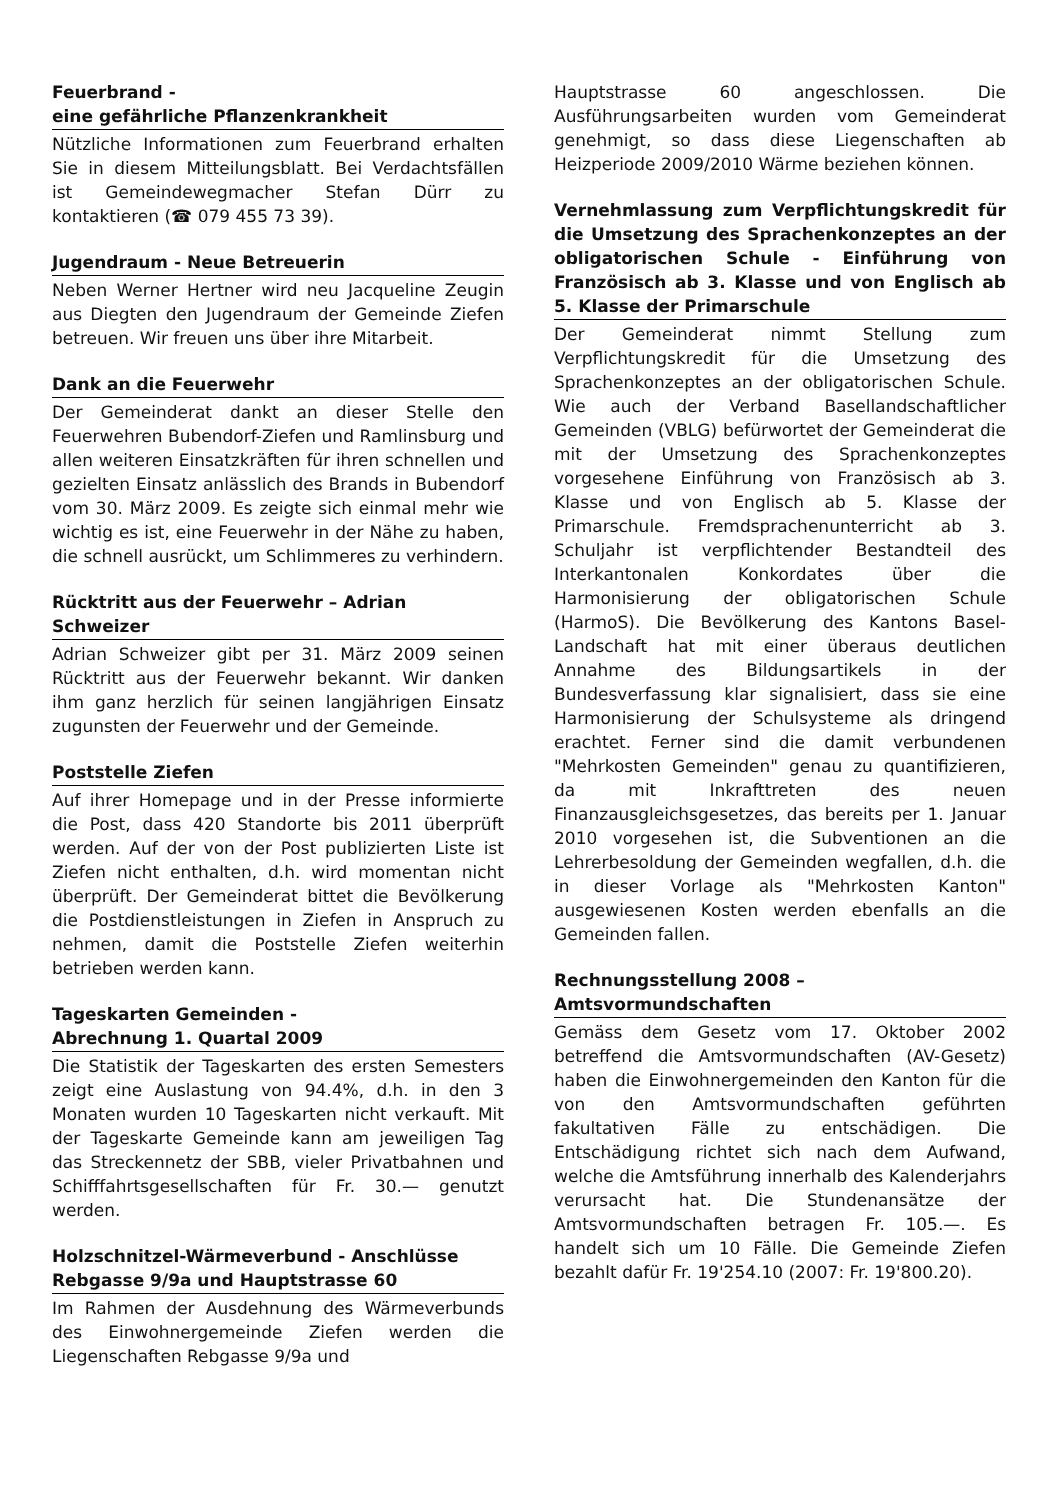Feuerbrand -
eine gefährliche Pflanzenkrankheit
Nützliche Informationen zum Feuerbrand erhalten Sie in diesem Mitteilungsblatt. Bei Verdachtsfällen ist Gemeindewegmacher Stefan Dürr zu kontaktieren (☎ 079 455 73 39).
Jugendraum - Neue Betreuerin
Neben Werner Hertner wird neu Jacqueline Zeugin aus Diegten den Jugendraum der Gemeinde Ziefen betreuen. Wir freuen uns über ihre Mitarbeit.
Dank an die Feuerwehr
Der Gemeinderat dankt an dieser Stelle den Feuerwehren Bubendorf-Ziefen und Ramlinsburg und allen weiteren Einsatzkräften für ihren schnellen und gezielten Einsatz anlässlich des Brands in Bubendorf vom 30. März 2009. Es zeigte sich einmal mehr wie wichtig es ist, eine Feuerwehr in der Nähe zu haben, die schnell ausrückt, um Schlimmeres zu verhindern.
Rücktritt aus der Feuerwehr – Adrian Schweizer
Adrian Schweizer gibt per 31. März 2009 seinen Rücktritt aus der Feuerwehr bekannt. Wir danken ihm ganz herzlich für seinen langjährigen Einsatz zugunsten der Feuerwehr und der Gemeinde.
Poststelle Ziefen
Auf ihrer Homepage und in der Presse informierte die Post, dass 420 Standorte bis 2011 überprüft werden. Auf der von der Post publizierten Liste ist Ziefen nicht enthalten, d.h. wird momentan nicht überprüft. Der Gemeinderat bittet die Bevölkerung die Postdienstleistungen in Ziefen in Anspruch zu nehmen, damit die Poststelle Ziefen weiterhin betrieben werden kann.
Tageskarten Gemeinden -
Abrechnung 1. Quartal 2009
Die Statistik der Tageskarten des ersten Semesters zeigt eine Auslastung von 94.4%, d.h. in den 3 Monaten wurden 10 Tageskarten nicht verkauft. Mit der Tageskarte Gemeinde kann am jeweiligen Tag das Streckennetz der SBB, vieler Privatbahnen und Schifffahrtsgesellschaften für Fr. 30.— genutzt werden.
Holzschnitzel-Wärmeverbund - Anschlüsse Rebgasse 9/9a und Hauptstrasse 60
Im Rahmen der Ausdehnung des Wärmeverbunds des Einwohnergemeinde Ziefen werden die Liegenschaften Rebgasse 9/9a und
Hauptstrasse 60 angeschlossen. Die Ausführungsarbeiten wurden vom Gemeinderat genehmigt, so dass diese Liegenschaften ab Heizperiode 2009/2010 Wärme beziehen können.
Vernehmlassung zum Verpflichtungskredit für die Umsetzung des Sprachenkonzeptes an der obligatorischen Schule - Einführung von Französisch ab 3. Klasse und von Englisch ab 5. Klasse der Primarschule
Der Gemeinderat nimmt Stellung zum Verpflichtungskredit für die Umsetzung des Sprachenkonzeptes an der obligatorischen Schule. Wie auch der Verband Basellandschaftlicher Gemeinden (VBLG) befürwortet der Gemeinderat die mit der Umsetzung des Sprachenkonzeptes vorgesehene Einführung von Französisch ab 3. Klasse und von Englisch ab 5. Klasse der Primarschule. Fremdsprachenunterricht ab 3. Schuljahr ist verpflichtender Bestandteil des Interkantonalen Konkordates über die Harmonisierung der obligatorischen Schule (HarmoS). Die Bevölkerung des Kantons Basel-Landschaft hat mit einer überaus deutlichen Annahme des Bildungsartikels in der Bundesverfassung klar signalisiert, dass sie eine Harmonisierung der Schulsysteme als dringend erachtet. Ferner sind die damit verbundenen "Mehrkosten Gemeinden" genau zu quantifizieren, da mit Inkrafttreten des neuen Finanzausgleichsgesetzes, das bereits per 1. Januar 2010 vorgesehen ist, die Subventionen an die Lehrerbesoldung der Gemeinden wegfallen, d.h. die in dieser Vorlage als "Mehrkosten Kanton" ausgewiesenen Kosten werden ebenfalls an die Gemeinden fallen.
Rechnungsstellung 2008 –
Amtsvormundschaften
Gemäss dem Gesetz vom 17. Oktober 2002 betreffend die Amtsvormundschaften (AV-Gesetz) haben die Einwohnergemeinden den Kanton für die von den Amtsvormundschaften geführten fakultativen Fälle zu entschädigen. Die Entschädigung richtet sich nach dem Aufwand, welche die Amtsführung innerhalb des Kalenderjahrs verursacht hat. Die Stundenansätze der Amtsvormundschaften betragen Fr. 105.—. Es handelt sich um 10 Fälle. Die Gemeinde Ziefen bezahlt dafür Fr. 19'254.10 (2007: Fr. 19'800.20).